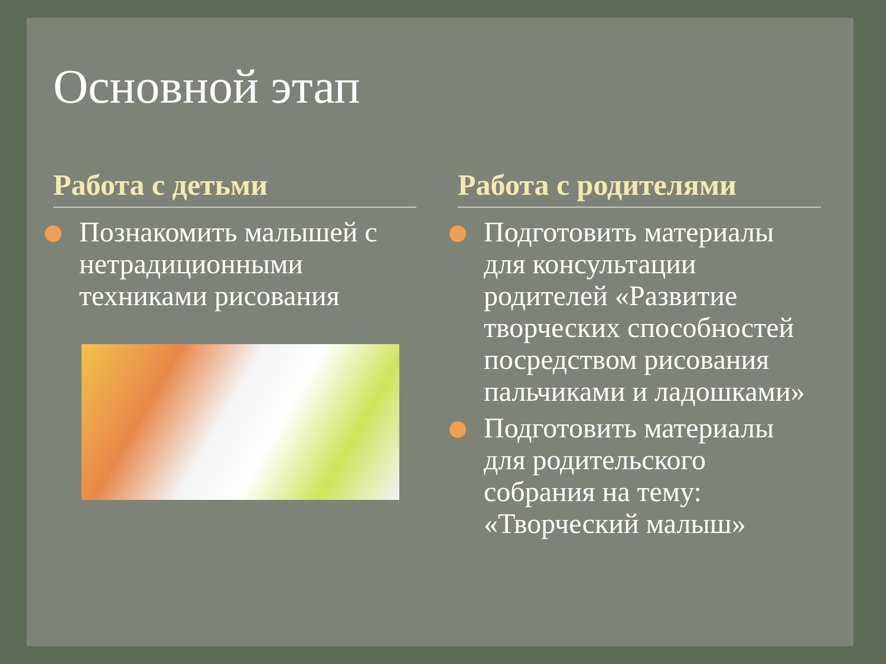Основной этап
Работа с детьми
Познакомить малышей с нетрадиционными техниками рисования
Работа с родителями
Подготовить материалы для консультации родителей «Развитие творческих способностей посредством рисования пальчиками и ладошками»
Подготовить материалы для родительского собрания на тему: «Творческий малыш»